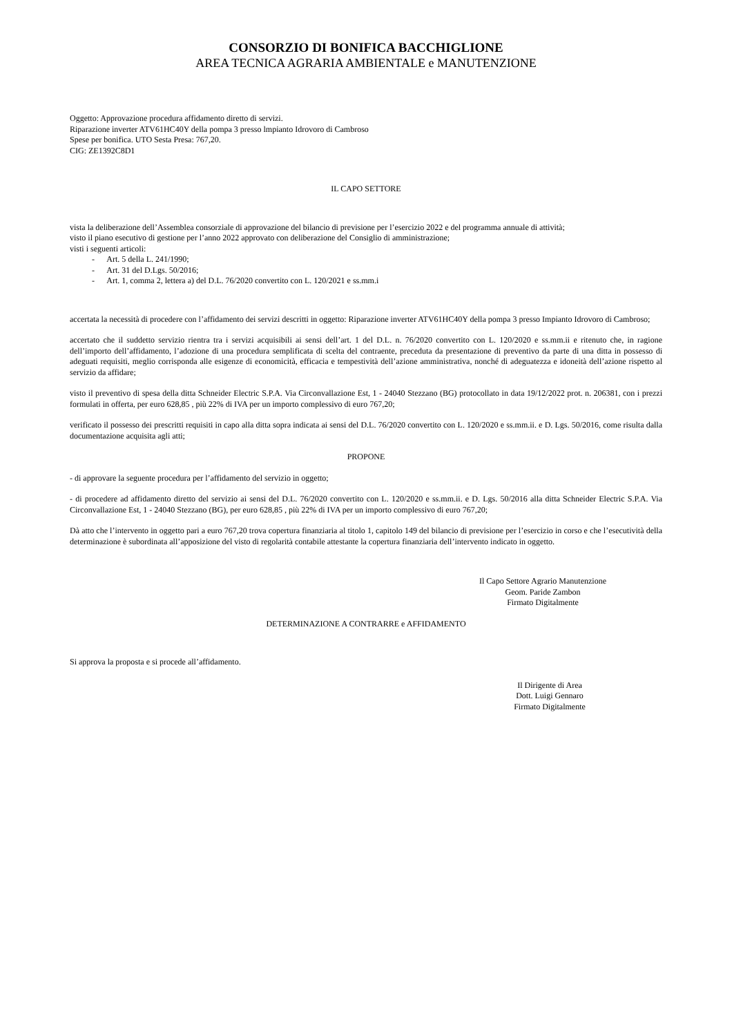CONSORZIO DI BONIFICA BACCHIGLIONE
AREA TECNICA AGRARIA AMBIENTALE e MANUTENZIONE
Oggetto: Approvazione procedura affidamento diretto di servizi.
Riparazione inverter ATV61HC40Y della pompa 3 presso lmpianto Idrovoro di Cambroso
Spese per bonifica. UTO Sesta Presa: 767,20.
CIG: ZE1392C8D1
IL CAPO SETTORE
vista la deliberazione dell’Assemblea consorziale di approvazione del bilancio di previsione per l’esercizio 2022 e del programma annuale di attività;
visto il piano esecutivo di gestione per l’anno 2022 approvato con deliberazione del Consiglio di amministrazione;
visti i seguenti articoli:
- Art. 5 della L. 241/1990;
- Art. 31 del D.Lgs. 50/2016;
- Art. 1, comma 2, lettera a) del D.L. 76/2020 convertito con L. 120/2021 e ss.mm.i
accertata la necessità di procedere con l’affidamento dei servizi descritti in oggetto: Riparazione inverter ATV61HC40Y della pompa 3 presso Impianto Idrovoro di Cambroso;
accertato che il suddetto servizio rientra tra i servizi acquisibili ai sensi dell’art. 1 del D.L. n. 76/2020 convertito con L. 120/2020 e ss.mm.ii e ritenuto che, in ragione dell’importo dell’affidamento, l’adozione di una procedura semplificata di scelta del contraente, preceduta da presentazione di preventivo da parte di una ditta in possesso di adeguati requisiti, meglio corrisponda alle esigenze di economicità, efficacia e tempestività dell’azione amministrativa, nonché di adeguatezza e idoneità dell’azione rispetto al servizio da affidare;
visto il preventivo di spesa della ditta Schneider Electric S.P.A. Via Circonvallazione Est, 1 - 24040 Stezzano (BG) protocollato in data 19/12/2022 prot. n. 206381, con i prezzi formulati in offerta, per euro 628,85 , più 22% di IVA per un importo complessivo di euro 767,20;
verificato il possesso dei prescritti requisiti in capo alla ditta sopra indicata ai sensi del D.L. 76/2020 convertito con L. 120/2020 e ss.mm.ii. e D. Lgs. 50/2016, come risulta dalla documentazione acquisita agli atti;
PROPONE
- di approvare la seguente procedura per l’affidamento del servizio in oggetto;
- di procedere ad affidamento diretto del servizio ai sensi del D.L. 76/2020 convertito con L. 120/2020 e ss.mm.ii. e D. Lgs. 50/2016 alla ditta Schneider Electric S.P.A. Via Circonvallazione Est, 1 - 24040 Stezzano (BG), per euro 628,85 , più 22% di IVA per un importo complessivo di euro 767,20;
Dà atto che l’intervento in oggetto pari a euro 767,20 trova copertura finanziaria al titolo 1, capitolo 149 del bilancio di previsione per l’esercizio in corso e che l’esecutività della determinazione è subordinata all’apposizione del visto di regolarità contabile attestante la copertura finanziaria dell’intervento indicato in oggetto.
Il Capo Settore Agrario Manutenzione
Geom. Paride Zambon
Firmato Digitalmente
DETERMINAZIONE A CONTRARRE e AFFIDAMENTO
Si approva la proposta e si procede all’affidamento.
Il Dirigente di Area
Dott. Luigi Gennaro
Firmato Digitalmente